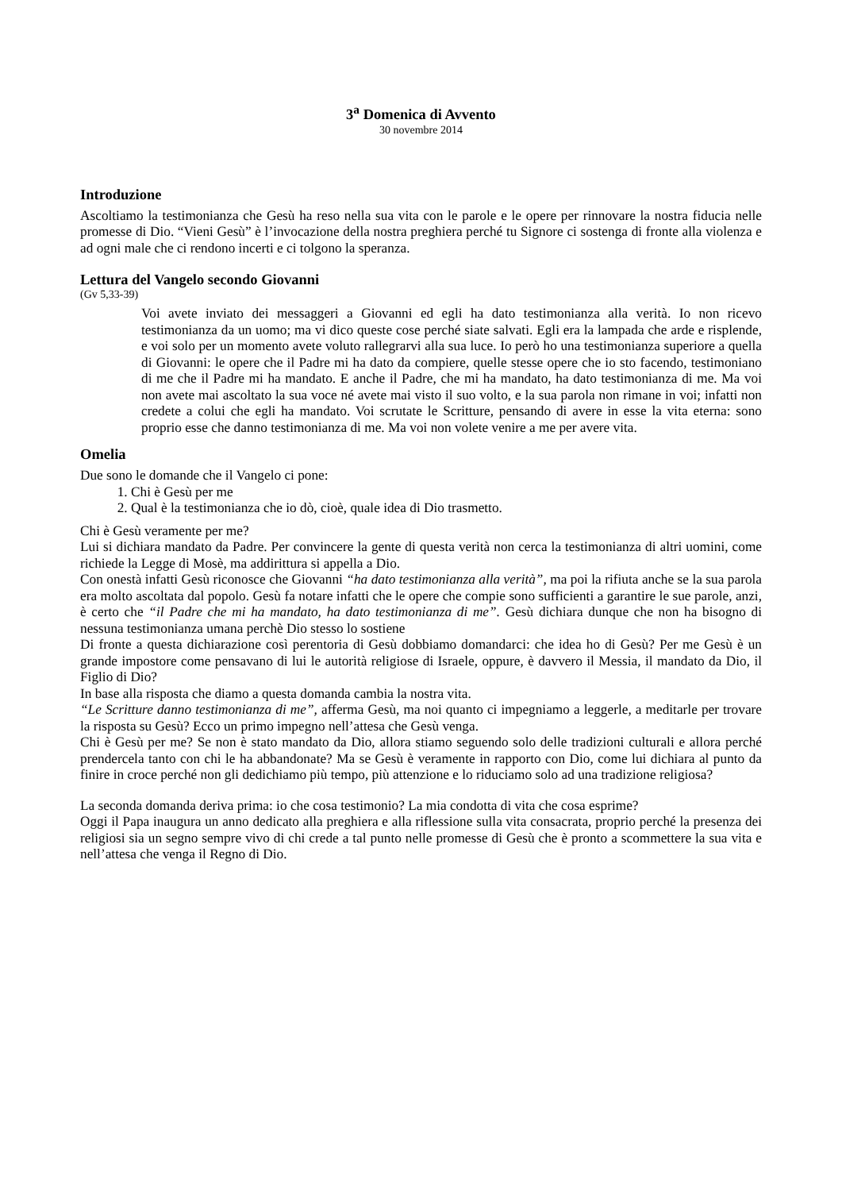3<sup>a</sup> Domenica di Avvento
30 novembre 2014
Introduzione
Ascoltiamo la testimonianza che Gesù ha reso nella sua vita con le parole e le opere per rinnovare la nostra fiducia nelle promesse di Dio. “Vieni Gesù” è l’invocazione della nostra preghiera perché tu Signore ci sostenga di fronte alla violenza e ad ogni male che ci rendono incerti e ci tolgono la speranza.
Lettura del Vangelo secondo Giovanni
(Gv 5,33-39)
Voi avete inviato dei messaggeri a Giovanni ed egli ha dato testimonianza alla verità. Io non ricevo testimonianza da un uomo; ma vi dico queste cose perché siate salvati. Egli era la lampada che arde e risplende, e voi solo per un momento avete voluto rallegrarvi alla sua luce. Io però ho una testimonianza superiore a quella di Giovanni: le opere che il Padre mi ha dato da compiere, quelle stesse opere che io sto facendo, testimoniano di me che il Padre mi ha mandato. E anche il Padre, che mi ha mandato, ha dato testimonianza di me. Ma voi non avete mai ascoltato la sua voce né avete mai visto il suo volto, e la sua parola non rimane in voi; infatti non credete a colui che egli ha mandato. Voi scrutate le Scritture, pensando di avere in esse la vita eterna: sono proprio esse che danno testimonianza di me. Ma voi non volete venire a me per avere vita.
Omelia
Due sono le domande che il Vangelo ci pone:
1. Chi è Gesù per me
2. Qual è la testimonianza che io dò, cioè, quale idea di Dio trasmetto.
Chi è Gesù veramente per me?
Lui si dichiara mandato da Padre. Per convincere la gente di questa verità non cerca la testimonianza di altri uomini, come richiede la Legge di Mosè, ma addirittura si appella a Dio.
Con onestà infatti Gesù riconosce che Giovanni “ha dato testimonianza alla verità”, ma poi la rifiuta anche se la sua parola era molto ascoltata dal popolo. Gesù fa notare infatti che le opere che compie sono sufficienti a garantire le sue parole, anzi, è certo che “il Padre che mi ha mandato, ha dato testimonianza di me”. Gesù dichiara dunque che non ha bisogno di nessuna testimonianza umana perchè Dio stesso lo sostiene
Di fronte a questa dichiarazione così perentoria di Gesù dobbiamo domandarci: che idea ho di Gesù? Per me Gesù è un grande impostore come pensavano di lui le autorità religiose di Israele, oppure, è davvero il Messia, il mandato da Dio, il Figlio di Dio?
In base alla risposta che diamo a questa domanda cambia la nostra vita.
“Le Scritture danno testimonianza di me”, afferma Gesù, ma noi quanto ci impegniamo a leggerle, a meditarle per trovare la risposta su Gesù? Ecco un primo impegno nell’attesa che Gesù venga.
Chi è Gesù per me? Se non è stato mandato da Dio, allora stiamo seguendo solo delle tradizioni culturali e allora perché prendercela tanto con chi le ha abbandonate? Ma se Gesù è veramente in rapporto con Dio, come lui dichiara al punto da finire in croce perché non gli dedichiamo più tempo, più attenzione e lo riduciamo solo ad una tradizione religiosa?
La seconda domanda deriva prima: io che cosa testimonio? La mia condotta di vita che cosa esprime?
Oggi il Papa inaugura un anno dedicato alla preghiera e alla riflessione sulla vita consacrata, proprio perché la presenza dei religiosi sia un segno sempre vivo di chi crede a tal punto nelle promesse di Gesù che è pronto a scommettere la sua vita e nell’attesa che venga il Regno di Dio.